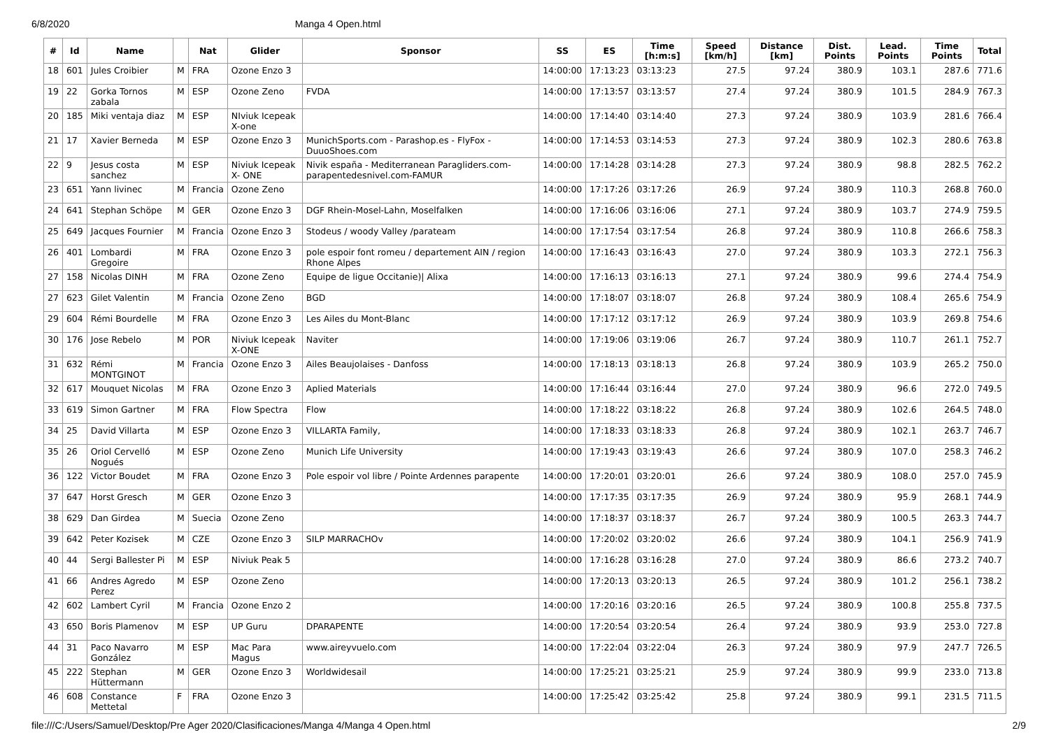6/8/2020 Manga 4 Open.html
| # | Id | Name | | Nat | Glider | Sponsor | SS | ES | Time [h:m:s] | Speed [km/h] | Distance [km] | Dist. Points | Lead. Points | Time Points | Total |
| --- | --- | --- | --- | --- | --- | --- | --- | --- | --- | --- | --- | --- | --- | --- | --- |
| 18 | 601 | Jules Croibier | M | FRA | Ozone Enzo 3 | | 14:00:00 | 17:13:23 | 03:13:23 | 27.5 | 97.24 | 380.9 | 103.1 | 287.6 | 771.6 |
| 19 | 22 | Gorka Tornos zabala | M | ESP | Ozone Zeno | FVDA | 14:00:00 | 17:13:57 | 03:13:57 | 27.4 | 97.24 | 380.9 | 101.5 | 284.9 | 767.3 |
| 20 | 185 | Miki ventaja diaz | M | ESP | NIviuk Icepeak X-one | | 14:00:00 | 17:14:40 | 03:14:40 | 27.3 | 97.24 | 380.9 | 103.9 | 281.6 | 766.4 |
| 21 | 17 | Xavier Berneda | M | ESP | Ozone Enzo 3 | MunichSports.com - Parashop.es - FlyFox - DuuoShoes.com | 14:00:00 | 17:14:53 | 03:14:53 | 27.3 | 97.24 | 380.9 | 102.3 | 280.6 | 763.8 |
| 22 | 9 | Jesus costa sanchez | M | ESP | Niviuk Icepeak X- ONE | Nivik españa - Mediterranean Paragliders.com-parapentedesnivel.com-FAMUR | 14:00:00 | 17:14:28 | 03:14:28 | 27.3 | 97.24 | 380.9 | 98.8 | 282.5 | 762.2 |
| 23 | 651 | Yann livinec | M | Francia | Ozone Zeno | | 14:00:00 | 17:17:26 | 03:17:26 | 26.9 | 97.24 | 380.9 | 110.3 | 268.8 | 760.0 |
| 24 | 641 | Stephan Schöpe | M | GER | Ozone Enzo 3 | DGF Rhein-Mosel-Lahn, Moselfalken | 14:00:00 | 17:16:06 | 03:16:06 | 27.1 | 97.24 | 380.9 | 103.7 | 274.9 | 759.5 |
| 25 | 649 | Jacques Fournier | M | Francia | Ozone Enzo 3 | Stodeus / woody Valley /parateam | 14:00:00 | 17:17:54 | 03:17:54 | 26.8 | 97.24 | 380.9 | 110.8 | 266.6 | 758.3 |
| 26 | 401 | Lombardi Gregoire | M | FRA | Ozone Enzo 3 | pole espoir font romeu / departement AIN / region Rhone Alpes | 14:00:00 | 17:16:43 | 03:16:43 | 27.0 | 97.24 | 380.9 | 103.3 | 272.1 | 756.3 |
| 27 | 158 | Nicolas DINH | M | FRA | Ozone Zeno | Equipe de ligue Occitanie)/ Alixa | 14:00:00 | 17:16:13 | 03:16:13 | 27.1 | 97.24 | 380.9 | 99.6 | 274.4 | 754.9 |
| 27 | 623 | Gilet Valentin | M | Francia | Ozone Zeno | BGD | 14:00:00 | 17:18:07 | 03:18:07 | 26.8 | 97.24 | 380.9 | 108.4 | 265.6 | 754.9 |
| 29 | 604 | Rémi Bourdelle | M | FRA | Ozone Enzo 3 | Les Ailes du Mont-Blanc | 14:00:00 | 17:17:12 | 03:17:12 | 26.9 | 97.24 | 380.9 | 103.9 | 269.8 | 754.6 |
| 30 | 176 | Jose Rebelo | M | POR | Niviuk Icepeak X-ONE | Naviter | 14:00:00 | 17:19:06 | 03:19:06 | 26.7 | 97.24 | 380.9 | 110.7 | 261.1 | 752.7 |
| 31 | 632 | Rémi MONTGINOT | M | Francia | Ozone Enzo 3 | Ailes Beaujolaises - Danfoss | 14:00:00 | 17:18:13 | 03:18:13 | 26.8 | 97.24 | 380.9 | 103.9 | 265.2 | 750.0 |
| 32 | 617 | Mouquet Nicolas | M | FRA | Ozone Enzo 3 | Aplied Materials | 14:00:00 | 17:16:44 | 03:16:44 | 27.0 | 97.24 | 380.9 | 96.6 | 272.0 | 749.5 |
| 33 | 619 | Simon Gartner | M | FRA | Flow Spectra | Flow | 14:00:00 | 17:18:22 | 03:18:22 | 26.8 | 97.24 | 380.9 | 102.6 | 264.5 | 748.0 |
| 34 | 25 | David Villarta | M | ESP | Ozone Enzo 3 | VILLARTA Family, | 14:00:00 | 17:18:33 | 03:18:33 | 26.8 | 97.24 | 380.9 | 102.1 | 263.7 | 746.7 |
| 35 | 26 | Oriol Cervelló Nogués | M | ESP | Ozone Zeno | Munich Life University | 14:00:00 | 17:19:43 | 03:19:43 | 26.6 | 97.24 | 380.9 | 107.0 | 258.3 | 746.2 |
| 36 | 122 | Victor Boudet | M | FRA | Ozone Enzo 3 | Pole espoir vol libre / Pointe Ardennes parapente | 14:00:00 | 17:20:01 | 03:20:01 | 26.6 | 97.24 | 380.9 | 108.0 | 257.0 | 745.9 |
| 37 | 647 | Horst Gresch | M | GER | Ozone Enzo 3 | | 14:00:00 | 17:17:35 | 03:17:35 | 26.9 | 97.24 | 380.9 | 95.9 | 268.1 | 744.9 |
| 38 | 629 | Dan Girdea | M | Suecia | Ozone Zeno | | 14:00:00 | 17:18:37 | 03:18:37 | 26.7 | 97.24 | 380.9 | 100.5 | 263.3 | 744.7 |
| 39 | 642 | Peter Kozisek | M | CZE | Ozone Enzo 3 | SILP MARRACHOv | 14:00:00 | 17:20:02 | 03:20:02 | 26.6 | 97.24 | 380.9 | 104.1 | 256.9 | 741.9 |
| 40 | 44 | Sergi Ballester Pi | M | ESP | Niviuk Peak 5 | | 14:00:00 | 17:16:28 | 03:16:28 | 27.0 | 97.24 | 380.9 | 86.6 | 273.2 | 740.7 |
| 41 | 66 | Andres Agredo Perez | M | ESP | Ozone Zeno | | 14:00:00 | 17:20:13 | 03:20:13 | 26.5 | 97.24 | 380.9 | 101.2 | 256.1 | 738.2 |
| 42 | 602 | Lambert Cyril | M | Francia | Ozone Enzo 2 | | 14:00:00 | 17:20:16 | 03:20:16 | 26.5 | 97.24 | 380.9 | 100.8 | 255.8 | 737.5 |
| 43 | 650 | Boris Plamenov | M | ESP | UP Guru | DPARAPENTE | 14:00:00 | 17:20:54 | 03:20:54 | 26.4 | 97.24 | 380.9 | 93.9 | 253.0 | 727.8 |
| 44 | 31 | Paco Navarro González | M | ESP | Mac Para Magus | www.aireyvuelo.com | 14:00:00 | 17:22:04 | 03:22:04 | 26.3 | 97.24 | 380.9 | 97.9 | 247.7 | 726.5 |
| 45 | 222 | Stephan Hüttermann | M | GER | Ozone Enzo 3 | Worldwidesail | 14:00:00 | 17:25:21 | 03:25:21 | 25.9 | 97.24 | 380.9 | 99.9 | 233.0 | 713.8 |
| 46 | 608 | Constance Mettetal | F | FRA | Ozone Enzo 3 | | 14:00:00 | 17:25:42 | 03:25:42 | 25.8 | 97.24 | 380.9 | 99.1 | 231.5 | 711.5 |
file:///C:/Users/Samuel/Desktop/Pre Ager 2020/Clasificaciones/Manga 4/Manga 4 Open.html 2/9